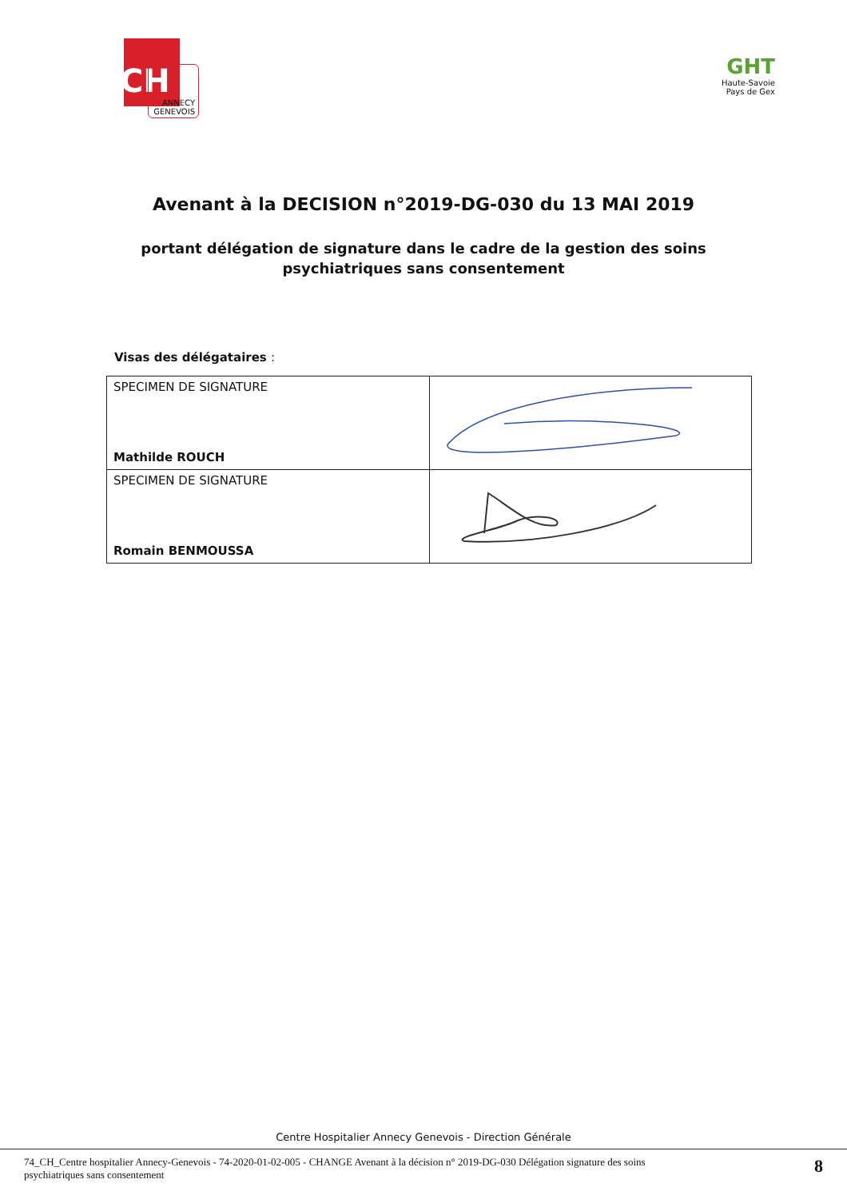CH
ANNECY
GENEVOIS
GHT
Haute-Savoie
Pays de Gex
Avenant à la DECISION n°2019-DG-030 du 13 MAI 2019
portant délégation de signature dans le cadre de la gestion des soins psychiatriques sans consentement
Visas des délégataires :
| SPECIMEN DE SIGNATURE Mathilde ROUCH | |
| SPECIMEN DE SIGNATURE Romain BENMOUSSA | |
Centre Hospitalier Annecy Genevois - Direction Générale
74_CH_Centre hospitalier Annecy-Genevois - 74-2020-01-02-005 - CHANGE Avenant à la décision n° 2019-DG-030 Délégation signature des soins
psychiatriques sans consentement
8